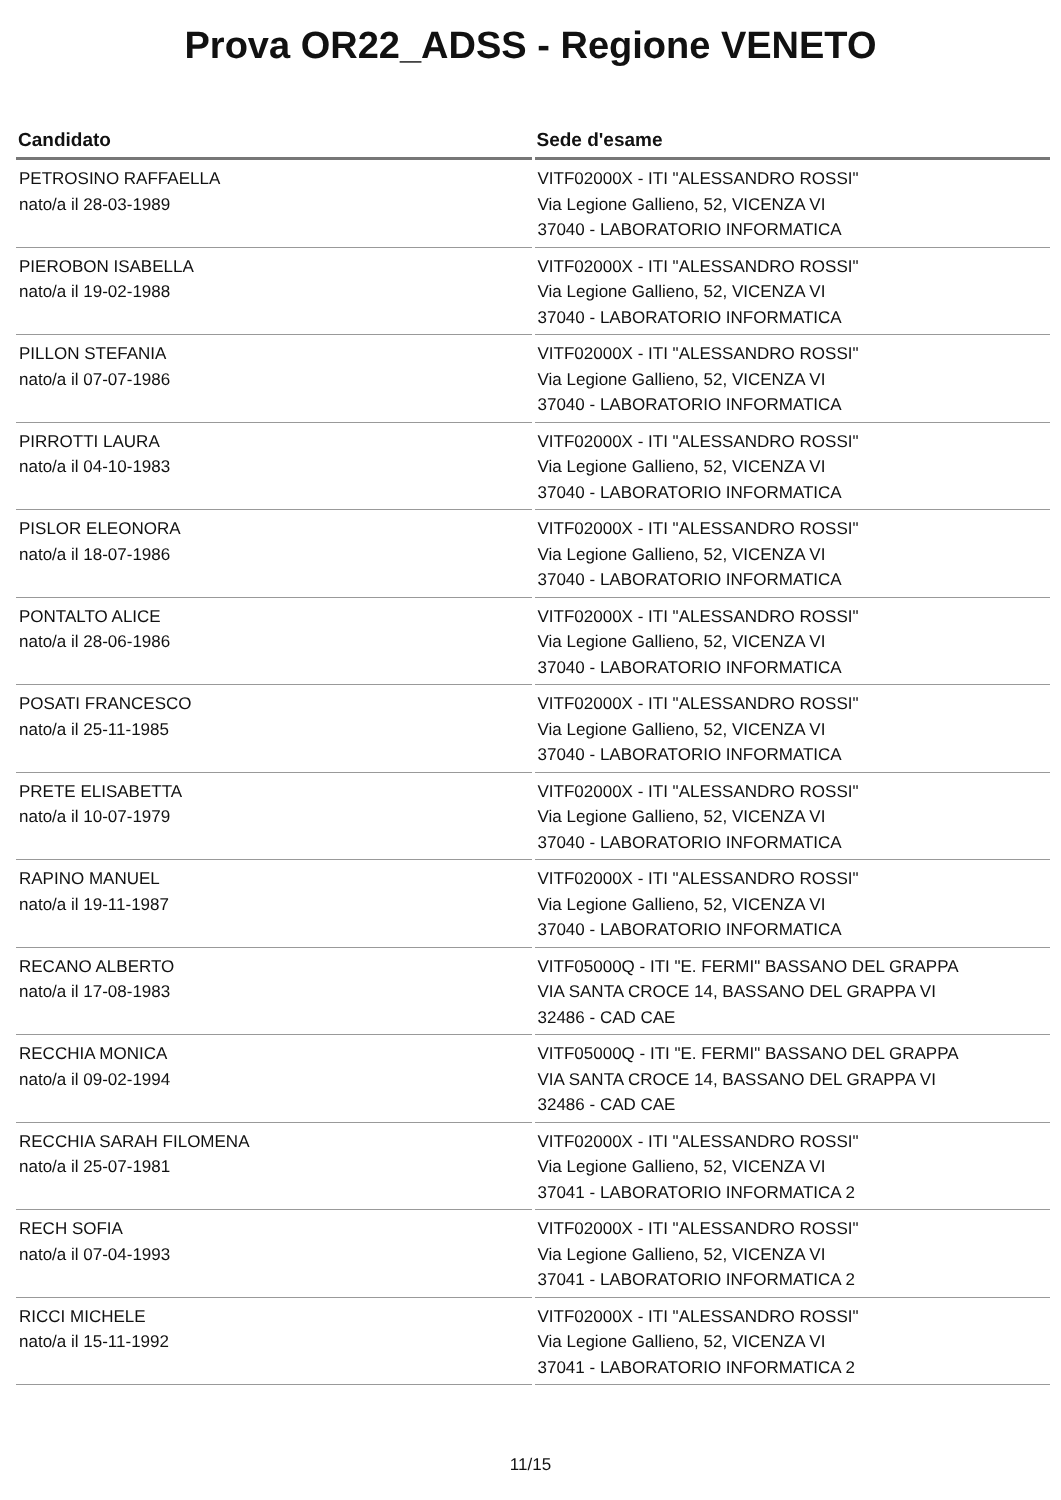Prova OR22_ADSS - Regione VENETO
| Candidato | Sede d'esame |
| --- | --- |
| PETROSINO RAFFAELLA nato/a il 28-03-1989 | VITF02000X - ITI "ALESSANDRO ROSSI" Via Legione Gallieno, 52, VICENZA VI 37040 - LABORATORIO INFORMATICA |
| PIEROBON ISABELLA nato/a il 19-02-1988 | VITF02000X - ITI "ALESSANDRO ROSSI" Via Legione Gallieno, 52, VICENZA VI 37040 - LABORATORIO INFORMATICA |
| PILLON STEFANIA nato/a il 07-07-1986 | VITF02000X - ITI "ALESSANDRO ROSSI" Via Legione Gallieno, 52, VICENZA VI 37040 - LABORATORIO INFORMATICA |
| PIRROTTI LAURA nato/a il 04-10-1983 | VITF02000X - ITI "ALESSANDRO ROSSI" Via Legione Gallieno, 52, VICENZA VI 37040 - LABORATORIO INFORMATICA |
| PISLOR ELEONORA nato/a il 18-07-1986 | VITF02000X - ITI "ALESSANDRO ROSSI" Via Legione Gallieno, 52, VICENZA VI 37040 - LABORATORIO INFORMATICA |
| PONTALTO ALICE nato/a il 28-06-1986 | VITF02000X - ITI "ALESSANDRO ROSSI" Via Legione Gallieno, 52, VICENZA VI 37040 - LABORATORIO INFORMATICA |
| POSATI FRANCESCO nato/a il 25-11-1985 | VITF02000X - ITI "ALESSANDRO ROSSI" Via Legione Gallieno, 52, VICENZA VI 37040 - LABORATORIO INFORMATICA |
| PRETE ELISABETTA nato/a il 10-07-1979 | VITF02000X - ITI "ALESSANDRO ROSSI" Via Legione Gallieno, 52, VICENZA VI 37040 - LABORATORIO INFORMATICA |
| RAPINO MANUEL nato/a il 19-11-1987 | VITF02000X - ITI "ALESSANDRO ROSSI" Via Legione Gallieno, 52, VICENZA VI 37040 - LABORATORIO INFORMATICA |
| RECANO ALBERTO nato/a il 17-08-1983 | VITF05000Q - ITI "E. FERMI" BASSANO DEL GRAPPA VIA SANTA CROCE 14, BASSANO DEL GRAPPA VI 32486 - CAD CAE |
| RECCHIA MONICA nato/a il 09-02-1994 | VITF05000Q - ITI "E. FERMI" BASSANO DEL GRAPPA VIA SANTA CROCE 14, BASSANO DEL GRAPPA VI 32486 - CAD CAE |
| RECCHIA SARAH FILOMENA nato/a il 25-07-1981 | VITF02000X - ITI "ALESSANDRO ROSSI" Via Legione Gallieno, 52, VICENZA VI 37041 - LABORATORIO INFORMATICA 2 |
| RECH SOFIA nato/a il 07-04-1993 | VITF02000X - ITI "ALESSANDRO ROSSI" Via Legione Gallieno, 52, VICENZA VI 37041 - LABORATORIO INFORMATICA 2 |
| RICCI MICHELE nato/a il 15-11-1992 | VITF02000X - ITI "ALESSANDRO ROSSI" Via Legione Gallieno, 52, VICENZA VI 37041 - LABORATORIO INFORMATICA 2 |
11/15